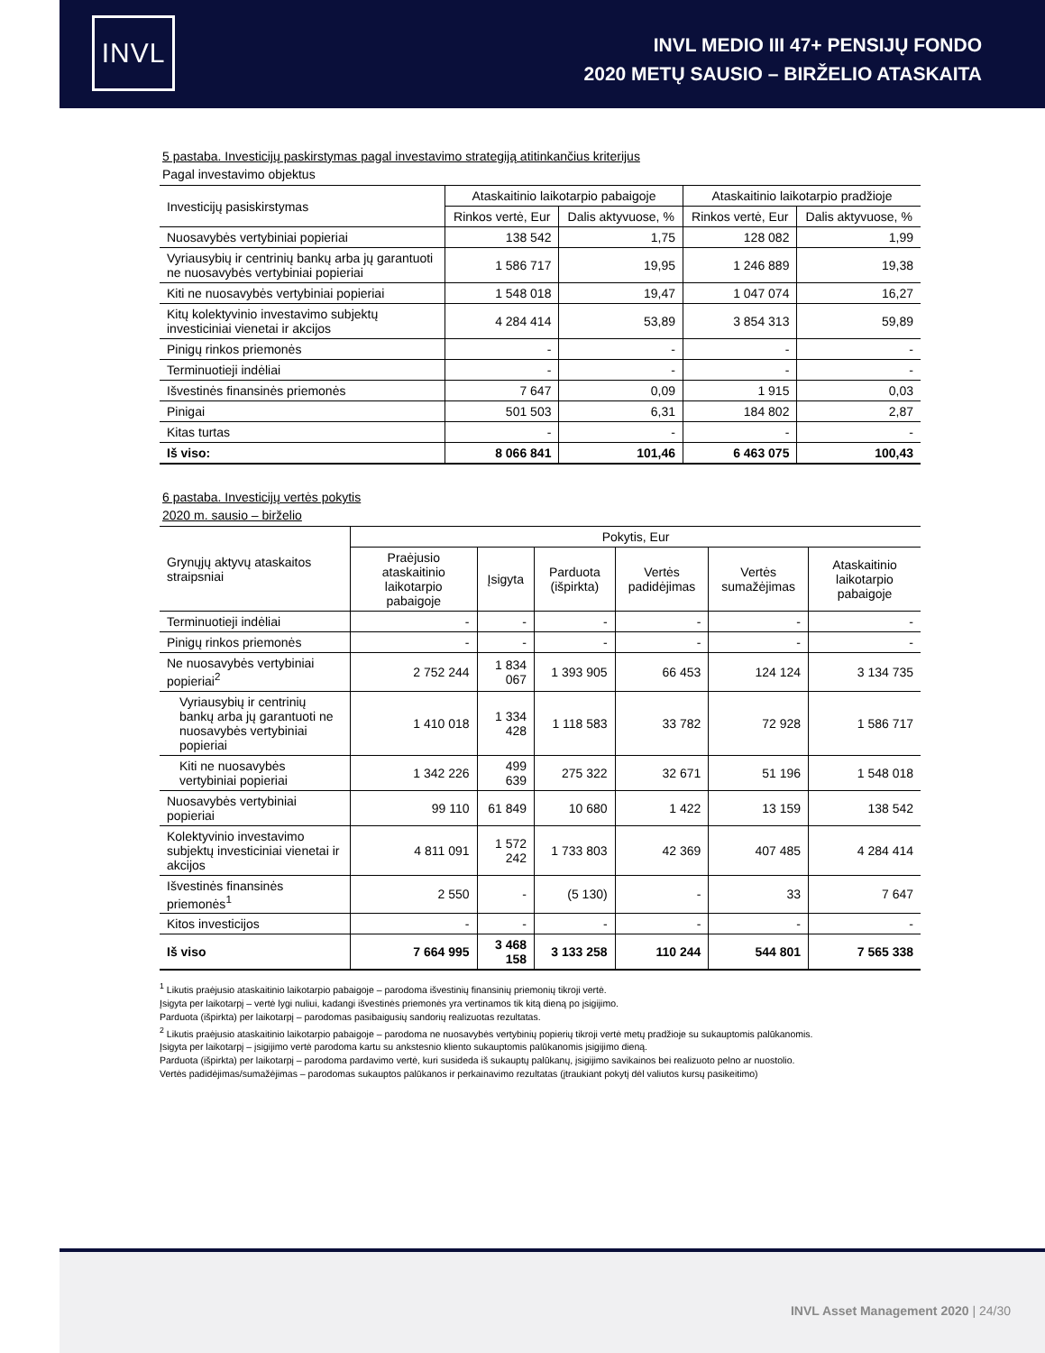INVL
INVL MEDIO III 47+ PENSIJŲ FONDO
2020 METŲ SAUSIO – BIRŽELIO ATASKAITA
5 pastaba. Investicijų paskirstymas pagal investavimo strategiją atitinkančius kriterijus
Pagal investavimo objektus
| Investicijų pasiskirstymas | Ataskaitinio laikotarpio pabaigoje | | Ataskaitinio laikotarpio pradžioje | |
| --- | --- | --- | --- | --- |
| | Rinkos vertė, Eur | Dalis aktyvuose, % | Rinkos vertė, Eur | Dalis aktyvuose, % |
| Nuosavybės vertybiniai popieriai | 138 542 | 1,75 | 128 082 | 1,99 |
| Vyriausybių ir centrinių bankų arba jų garantuoti ne nuosavybės vertybiniai popieriai | 1 586 717 | 19,95 | 1 246 889 | 19,38 |
| Kiti ne nuosavybės vertybiniai popieriai | 1 548 018 | 19,47 | 1 047 074 | 16,27 |
| Kitų kolektyvinio investavimo subjektų investiciniai vienetai ir akcijos | 4 284 414 | 53,89 | 3 854 313 | 59,89 |
| Pinigų rinkos priemonės | - | - | - | - |
| Terminuotieji indėliai | - | - | - | - |
| Išvestinės finansinės priemonės | 7 647 | 0,09 | 1 915 | 0,03 |
| Pinigai | 501 503 | 6,31 | 184 802 | 2,87 |
| Kitas turtas | - | - | - | - |
| Iš viso: | 8 066 841 | 101,46 | 6 463 075 | 100,43 |
6 pastaba. Investicijų vertės pokytis
2020 m. sausio – birželio
| Grynųjų aktyvų ataskaitos straipsniai | Pokytis, Eur | | | | | |
| --- | --- | --- | --- | --- | --- | --- |
| | Praėjusio ataskaitinio laikotarpio pabaigoje | Įsigyta | Parduota (išpirkta) | Vertės padidėjimas | Vertės sumažėjimas | Ataskaitinio laikotarpio pabaigoje |
| Terminuotieji indėliai | - | - | - | - | - | - |
| Pinigų rinkos priemonės | - | - | - | - | - | - |
| Ne nuosavybės vertybiniai popieriai<sup>2</sup> | 2 752 244 | 1 834 067 | 1 393 905 | 66 453 | 124 124 | 3 134 735 |
| Vyriausybių ir centrinių bankų arba jų garantuoti ne nuosavybės vertybiniai popieriai | 1 410 018 | 1 334 428 | 1 118 583 | 33 782 | 72 928 | 1 586 717 |
| Kiti ne nuosavybės vertybiniai popieriai | 1 342 226 | 499 639 | 275 322 | 32 671 | 51 196 | 1 548 018 |
| Nuosavybės vertybiniai popieriai | 99 110 | 61 849 | 10 680 | 1 422 | 13 159 | 138 542 |
| Kolektyvinio investavimo subjektų investiciniai vienetai ir akcijos | 4 811 091 | 1 572 242 | 1 733 803 | 42 369 | 407 485 | 4 284 414 |
| Išvestinės finansinės priemonės<sup>1</sup> | 2 550 | - | (5 130) | - | 33 | 7 647 |
| Kitos investicijos | - | - | - | - | - | - |
| Iš viso | 7 664 995 | 3 468 158 | 3 133 258 | 110 244 | 544 801 | 7 565 338 |
<sup>1</sup> Likutis praėjusio ataskaitinio laikotarpio pabaigoje – parodoma išvestinių finansinių priemonių tikroji vertė.
Įsigyta per laikotarpį – vertė lygi nuliui, kadangi išvestinės priemonės yra vertinamos tik kitą dieną po įsigijimo.
Parduota (išpirkta) per laikotarpį – parodomas pasibaigusių sandorių realizuotas rezultatas.
<sup>2</sup> Likutis praėjusio ataskaitinio laikotarpio pabaigoje – parodoma ne nuosavybės vertybinių popierių tikroji vertė metų pradžioje su sukauptomis palūkanomis.
Įsigyta per laikotarpį – įsigijimo vertė parodoma kartu su ankstesnio kliento sukauptomis palūkanomis įsigijimo dieną.
Parduota (išpirkta) per laikotarpį – parodoma pardavimo vertė, kuri susideda iš sukauptų palūkanų, įsigijimo savikainos bei realizuoto pelno ar nuostolio.
Vertės padidėjimas/sumažėjimas – parodomas sukauptos palūkanos ir perkainavimo rezultatas (įtraukiant pokytį dėl valiutos kursų pasikeitimo)
INVL Asset Management 2020 | 24/30